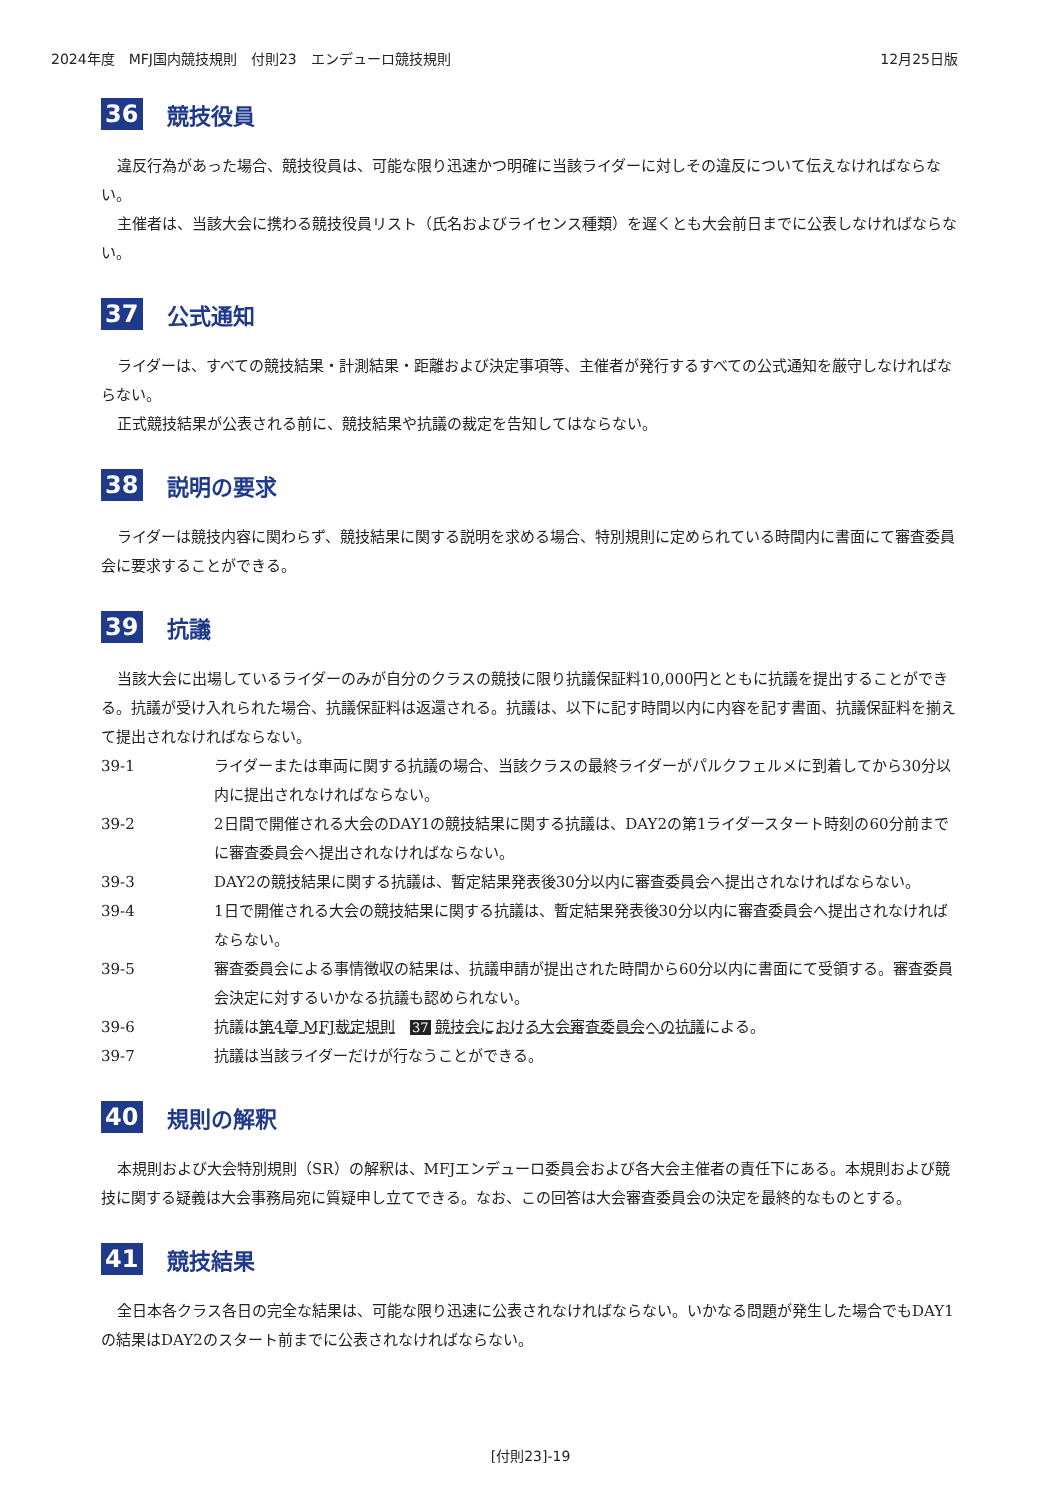2024年度　MFJ国内競技規則　付則23　エンデューロ競技規則 12月25日版
36 競技役員
違反行為があった場合、競技役員は、可能な限り迅速かつ明確に当該ライダーに対しその違反について伝えなければならない。
主催者は、当該大会に携わる競技役員リスト（氏名およびライセンス種類）を遅くとも大会前日までに公表しなければならない。
37 公式通知
ライダーは、すべての競技結果・計測結果・距離および決定事項等、主催者が発行するすべての公式通知を厳守しなければならない。
正式競技結果が公表される前に、競技結果や抗議の裁定を告知してはならない。
38 説明の要求
ライダーは競技内容に関わらず、競技結果に関する説明を求める場合、特別規則に定められている時間内に書面にて審査委員会に要求することができる。
39 抗議
当該大会に出場しているライダーのみが自分のクラスの競技に限り抗議保証料10,000円とともに抗議を提出することができる。抗議が受け入れられた場合、抗議保証料は返還される。抗議は、以下に記す時間以内に内容を記す書面、抗議保証料を揃えて提出されなければならない。
39-1 ライダーまたは車両に関する抗議の場合、当該クラスの最終ライダーがパルクフェルメに到着してから30分以内に提出されなければならない。
39-2 2日間で開催される大会のDAY1の競技結果に関する抗議は、DAY2の第1ライダースタート時刻の60分前までに審査委員会へ提出されなければならない。
39-3 DAY2の競技結果に関する抗議は、暫定結果発表後30分以内に審査委員会へ提出されなければならない。
39-4 1日で開催される大会の競技結果に関する抗議は、暫定結果発表後30分以内に審査委員会へ提出されなければならない。
39-5 審査委員会による事情徴収の結果は、抗議申請が提出された時間から60分以内に書面にて受領する。審査委員会決定に対するいかなる抗議も認められない。
39-6 抗議は第4章 MFJ裁定規則　37 競技会における大会審査委員会への抗議による。
39-7 抗議は当該ライダーだけが行なうことができる。
40 規則の解釈
本規則および大会特別規則（SR）の解釈は、MFJエンデューロ委員会および各大会主催者の責任下にある。本規則および競技に関する疑義は大会事務局宛に質疑申し立てできる。なお、この回答は大会審査委員会の決定を最終的なものとする。
41 競技結果
全日本各クラス各日の完全な結果は、可能な限り迅速に公表されなければならない。いかなる問題が発生した場合でもDAY1の結果はDAY2のスタート前までに公表されなければならない。
[付則23]-19